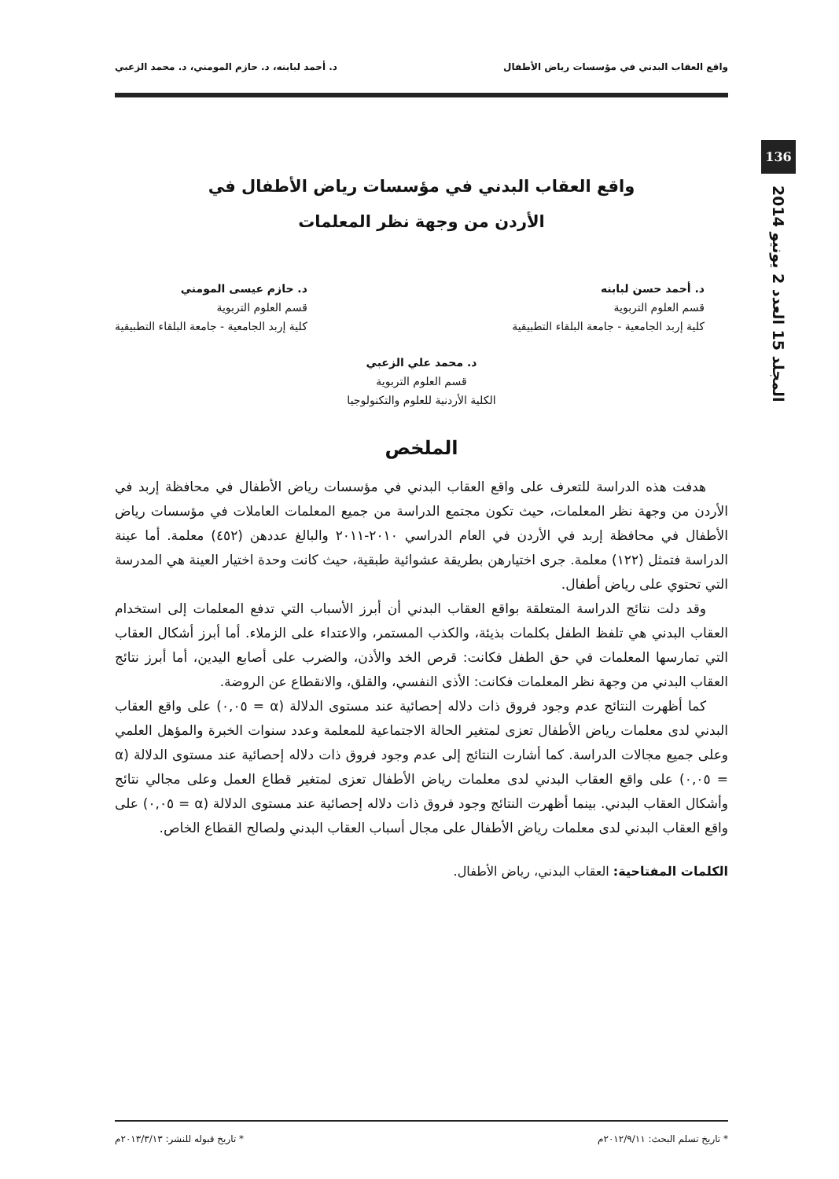واقع العقاب البدني في مؤسسات رياض الأطفال د. أحمد لبابنه، د. حازم المومني، د. محمد الزعبي
136
المجلد 15 العدد 2 يونيو 2014
واقع العقاب البدني في مؤسسات رياض الأطفال في
الأردن من وجهة نظر المعلمات
د. أحمد حسن لبابنه
قسم العلوم التربوية
كلية إربد الجامعية - جامعة البلقاء التطبيقية
د. حازم عيسى المومني
قسم العلوم التربوية
كلية إربد الجامعية - جامعة البلقاء التطبيقية
د. محمد علي الزعبي
قسم العلوم التربوية
الكلية الأردنية للعلوم والتكنولوجيا
الملخص
هدفت هذه الدراسة للتعرف على واقع العقاب البدني في مؤسسات رياض الأطفال في محافظة إربد في الأردن من وجهة نظر المعلمات، حيث تكون مجتمع الدراسة من جميع المعلمات العاملات في مؤسسات رياض الأطفال في محافظة إربد في الأردن في العام الدراسي ٢٠١٠-٢٠١١ والبالغ عددهن (٤٥٢) معلمة. أما عينة الدراسة فتمثل (١٢٢) معلمة. جرى اختيارهن بطريقة عشوائية طبقية، حيث كانت وحدة اختيار العينة هي المدرسة التي تحتوي على رياض أطفال.
وقد دلت نتائج الدراسة المتعلقة بواقع العقاب البدني أن أبرز الأسباب التي تدفع المعلمات إلى استخدام العقاب البدني هي تلفظ الطفل بكلمات بذيئة، والكذب المستمر، والاعتداء على الزملاء. أما أبرز أشكال العقاب التي تمارسها المعلمات في حق الطفل فكانت: قرص الخد والأذن، والضرب على أصابع اليدين، أما أبرز نتائج العقاب البدني من وجهة نظر المعلمات فكانت: الأذى النفسي، والقلق، والانقطاع عن الروضة.
كما أظهرت النتائج عدم وجود فروق ذات دلاله إحصائية عند مستوى الدلالة (α = ٠,٠٥) على واقع العقاب البدني لدى معلمات رياض الأطفال تعزى لمتغير الحالة الاجتماعية للمعلمة وعدد سنوات الخبرة والمؤهل العلمي وعلى جميع مجالات الدراسة. كما أشارت النتائج إلى عدم وجود فروق ذات دلاله إحصائية عند مستوى الدلالة (α = ٠,٠٥) على واقع العقاب البدني لدى معلمات رياض الأطفال تعزى لمتغير قطاع العمل وعلى مجالي نتائج وأشكال العقاب البدني. بينما أظهرت النتائج وجود فروق ذات دلاله إحصائية عند مستوى الدلالة (α = ٠,٠٥) على واقع العقاب البدني لدى معلمات رياض الأطفال على مجال أسباب العقاب البدني ولصالح القطاع الخاص.
الكلمات المفتاحية: العقاب البدني، رياض الأطفال.
* تاريخ تسلم البحث: ٢٠١٢/٩/١١م * تاريخ قبوله للنشر: ٢٠١٣/٣/١٣م